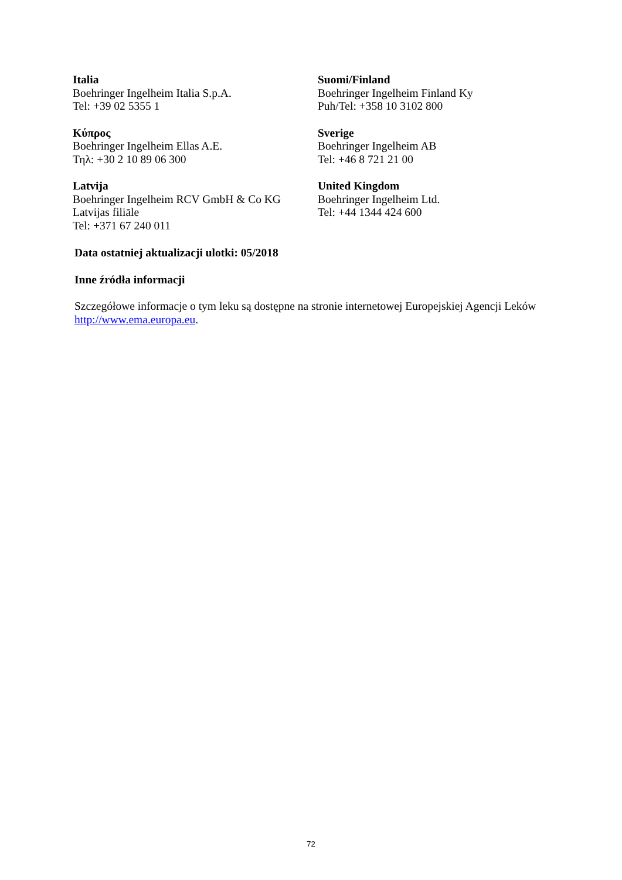Italia
Boehringer Ingelheim Italia S.p.A.
Tel: +39 02 5355 1
Suomi/Finland
Boehringer Ingelheim Finland Ky
Puh/Tel: +358 10 3102 800
Κύπρος
Boehringer Ingelheim Ellas A.E.
Τηλ: +30 2 10 89 06 300
Sverige
Boehringer Ingelheim AB
Tel: +46 8 721 21 00
Latvija
Boehringer Ingelheim RCV GmbH & Co KG
Latvijas filiāle
Tel: +371 67 240 011
United Kingdom
Boehringer Ingelheim Ltd.
Tel: +44 1344 424 600
Data ostatniej aktualizacji ulotki: 05/2018
Inne źródła informacji
Szczegółowe informacje o tym leku są dostępne na stronie internetowej Europejskiej Agencji Leków http://www.ema.europa.eu.
72